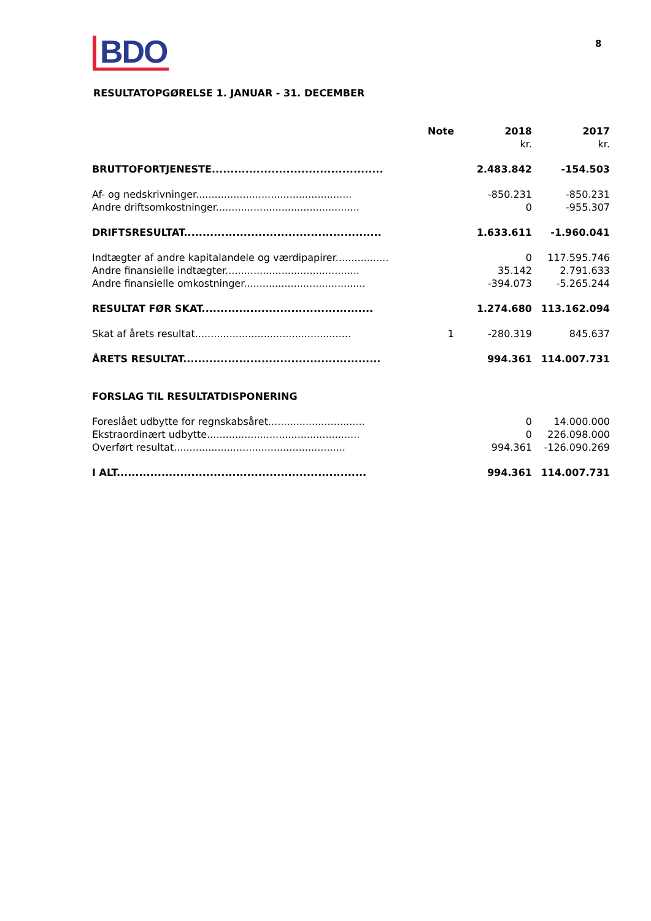BDO 8
RESULTATOPGØRELSE 1. JANUAR - 31. DECEMBER
| | Note | 2018 | 2017 |
| --- | --- | --- | --- |
| | | kr. | kr. |
| BRUTTOFORTJENESTE.............................................. | | 2.483.842 | -154.503 |
| Af- og nedskrivninger.................................................. | | -850.231 | -850.231 |
| Andre driftsomkostninger.............................................. | | 0 | -955.307 |
| DRIFTSRESULTAT..................................................... | | 1.633.611 | -1.960.041 |
| Indtægter af andre kapitalandele og værdipapirer................. | | 0 | 117.595.746 |
| Andre finansielle indtægter........................................... | | 35.142 | 2.791.633 |
| Andre finansielle omkostninger....................................... | | -394.073 | -5.265.244 |
| RESULTAT FØR SKAT.............................................. | | 1.274.680 | 113.162.094 |
| Skat af årets resultat.................................................. | 1 | -280.319 | 845.637 |
| ÅRETS RESULTAT..................................................... | | 994.361 | 114.007.731 |
| FORSLAG TIL RESULTATDISPONERING | | | |
| Foreslået udbytte for regnskabsåret............................... | | 0 | 14.000.000 |
| Ekstraordinært udbytte................................................. | | 0 | 226.098.000 |
| Overført resultat....................................................... | | 994.361 | -126.090.269 |
| I ALT................................................................... | | 994.361 | 114.007.731 |